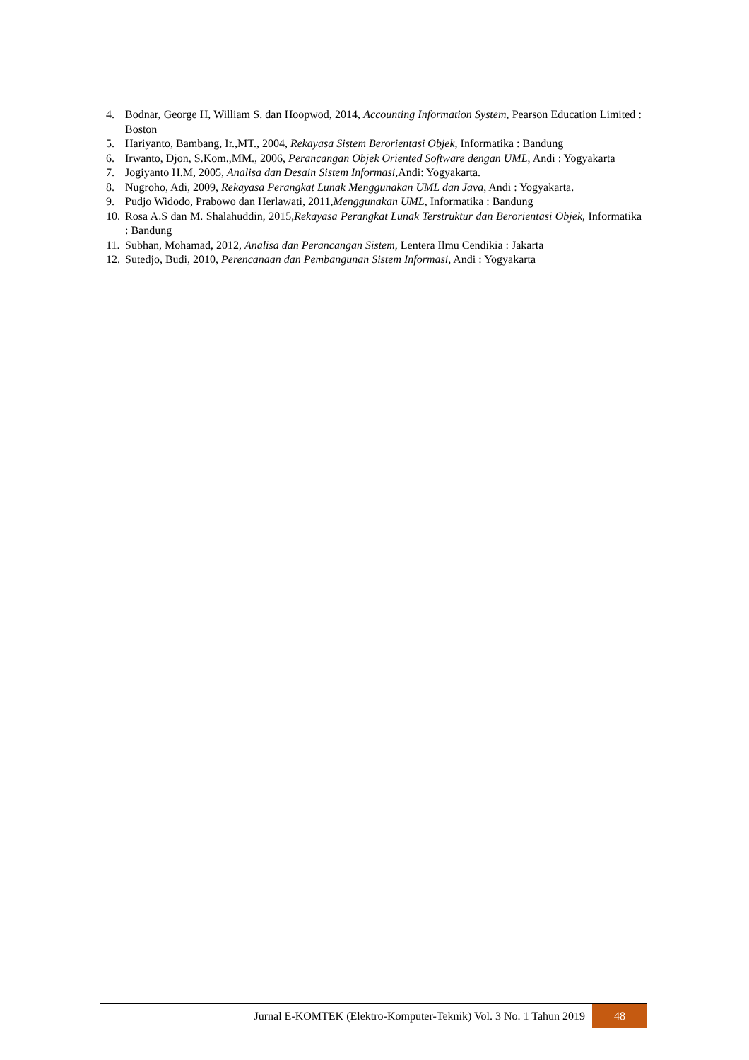4. Bodnar, George H, William S. dan Hoopwod, 2014, Accounting Information System, Pearson Education Limited : Boston
5. Hariyanto, Bambang, Ir.,MT., 2004, Rekayasa Sistem Berorientasi Objek, Informatika : Bandung
6. Irwanto, Djon, S.Kom.,MM., 2006, Perancangan Objek Oriented Software dengan UML, Andi : Yogyakarta
7. Jogiyanto H.M, 2005, Analisa dan Desain Sistem Informasi,Andi: Yogyakarta.
8. Nugroho, Adi, 2009, Rekayasa Perangkat Lunak Menggunakan UML dan Java, Andi : Yogyakarta.
9. Pudjo Widodo, Prabowo dan Herlawati, 2011,Menggunakan UML, Informatika : Bandung
10. Rosa A.S dan M. Shalahuddin, 2015,Rekayasa Perangkat Lunak Terstruktur dan Berorientasi Objek, Informatika : Bandung
11. Subhan, Mohamad, 2012, Analisa dan Perancangan Sistem, Lentera Ilmu Cendikia : Jakarta
12. Sutedjo, Budi, 2010, Perencanaan dan Pembangunan Sistem Informasi, Andi : Yogyakarta
Jurnal E-KOMTEK (Elektro-Komputer-Teknik) Vol. 3 No. 1 Tahun 2019 48